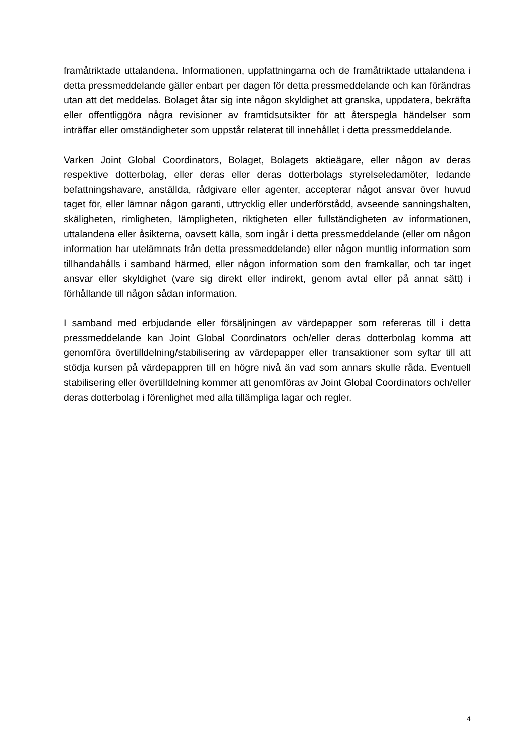framåtriktade uttalandena. Informationen, uppfattningarna och de framåtriktade uttalandena i detta pressmeddelande gäller enbart per dagen för detta pressmeddelande och kan förändras utan att det meddelas. Bolaget åtar sig inte någon skyldighet att granska, uppdatera, bekräfta eller offentliggöra några revisioner av framtidsutsikter för att återspegla händelser som inträffar eller omständigheter som uppstår relaterat till innehållet i detta pressmeddelande.
Varken Joint Global Coordinators, Bolaget, Bolagets aktieägare, eller någon av deras respektive dotterbolag, eller deras eller deras dotterbolags styrelseledamöter, ledande befattningshavare, anställda, rådgivare eller agenter, accepterar något ansvar över huvud taget för, eller lämnar någon garanti, uttrycklig eller underförstådd, avseende sanningshalten, skäligheten, rimligheten, lämpligheten, riktigheten eller fullständigheten av informationen, uttalandena eller åsikterna, oavsett källa, som ingår i detta pressmeddelande (eller om någon information har utelämnats från detta pressmeddelande) eller någon muntlig information som tillhandahålls i samband härmed, eller någon information som den framkallar, och tar inget ansvar eller skyldighet (vare sig direkt eller indirekt, genom avtal eller på annat sätt) i förhållande till någon sådan information.
I samband med erbjudande eller försäljningen av värdepapper som refereras till i detta pressmeddelande kan Joint Global Coordinators och/eller deras dotterbolag komma att genomföra övertilldelning/stabilisering av värdepapper eller transaktioner som syftar till att stödja kursen på värdepappren till en högre nivå än vad som annars skulle råda. Eventuell stabilisering eller övertilldelning kommer att genomföras av Joint Global Coordinators och/eller deras dotterbolag i förenlighet med alla tillämpliga lagar och regler.
4